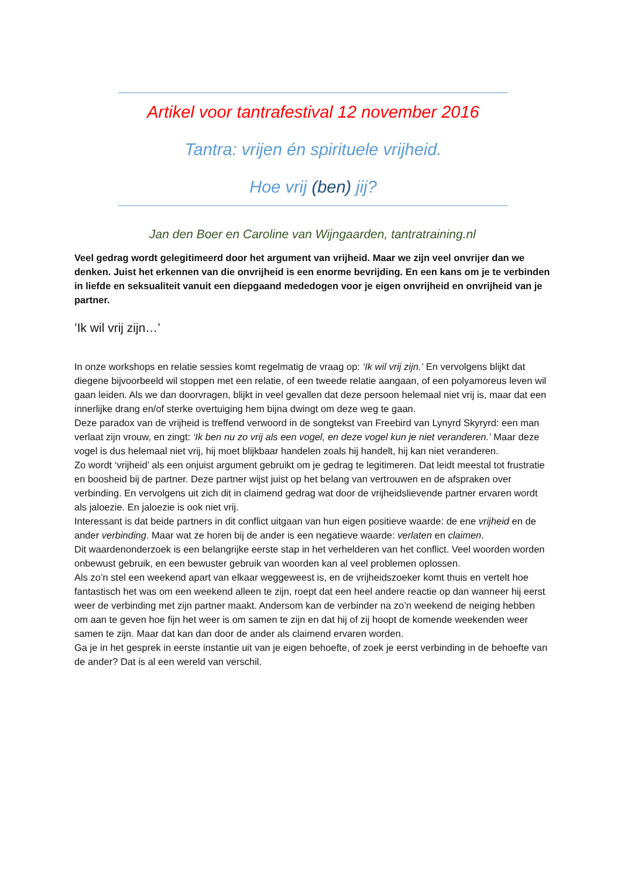Artikel voor tantrafestival 12 november 2016
Tantra: vrijen én spirituele vrijheid.
Hoe vrij (ben) jij?
Jan den Boer en Caroline van Wijngaarden, tantratraining.nl
Veel gedrag wordt gelegitimeerd door het argument van vrijheid. Maar we zijn veel onvrijer dan we denken. Juist het erkennen van die onvrijheid is een enorme bevrijding. En een kans om je te verbinden in liefde en seksualiteit vanuit een diepgaand mededogen voor je eigen onvrijheid en onvrijheid van je partner.
’Ik wil vrij zijn…’
In onze workshops en relatie sessies komt regelmatig de vraag op: ‘Ik wil vrij zijn.’ En vervolgens blijkt dat diegene bijvoorbeeld wil stoppen met een relatie, of een tweede relatie aangaan, of een polyamoreus leven wil gaan leiden. Als we dan doorvragen, blijkt in veel gevallen dat deze persoon helemaal niet vrij is, maar dat een innerlijke drang en/of sterke overtuiging hem bijna dwingt om deze weg te gaan.
Deze paradox van de vrijheid is treffend verwoord in de songtekst van Freebird van Lynyrd Skyryrd: een man verlaat zijn vrouw, en zingt: ‘Ik ben nu zo vrij als een vogel, en deze vogel kun je niet veranderen.’ Maar deze vogel is dus helemaal niet vrij, hij moet blijkbaar handelen zoals hij handelt, hij kan niet veranderen.
Zo wordt ‘vrijheid’ als een onjuist argument gebruikt om je gedrag te legitimeren. Dat leidt meestal tot frustratie en boosheid bij de partner. Deze partner wijst juist op het belang van vertrouwen en de afspraken over verbinding. En vervolgens uit zich dit in claimend gedrag wat door de vrijheidslievende partner ervaren wordt als jaloezie. En jaloezie is ook niet vrij.
Interessant is dat beide partners in dit conflict uitgaan van hun eigen positieve waarde: de ene vrijheid en de ander verbinding. Maar wat ze horen bij de ander is een negatieve waarde: verlaten en claimen.
Dit waardenonderzoek is een belangrijke eerste stap in het verhelderen van het conflict. Veel woorden worden onbewust gebruik, en een bewuster gebruik van woorden kan al veel problemen oplossen.
Als zo’n stel een weekend apart van elkaar weggeweest is, en de vrijheidszoeker komt thuis en vertelt hoe fantastisch het was om een weekend alleen te zijn, roept dat een heel andere reactie op dan wanneer hij eerst weer de verbinding met zijn partner maakt. Andersom kan de verbinder na zo’n weekend de neiging hebben om aan te geven hoe fijn het weer is om samen te zijn en dat hij of zij hoopt de komende weekenden weer samen te zijn. Maar dat kan dan door de ander als claimend ervaren worden.
Ga je in het gesprek in eerste instantie uit van je eigen behoefte, of zoek je eerst verbinding in de behoefte van de ander? Dat is al een wereld van verschil.